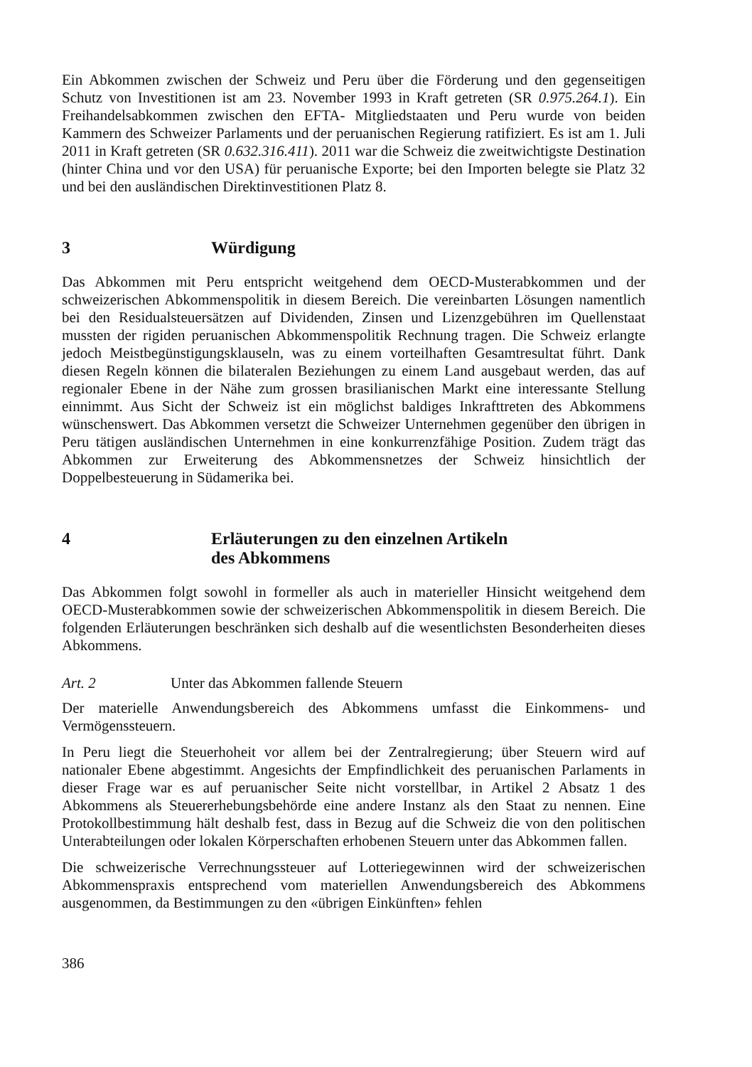Ein Abkommen zwischen der Schweiz und Peru über die Förderung und den gegenseitigen Schutz von Investitionen ist am 23. November 1993 in Kraft getreten (SR 0.975.264.1). Ein Freihandelsabkommen zwischen den EFTA- Mitgliedstaaten und Peru wurde von beiden Kammern des Schweizer Parlaments und der peruanischen Regierung ratifiziert. Es ist am 1. Juli 2011 in Kraft getreten (SR 0.632.316.411). 2011 war die Schweiz die zweitwichtigste Destination (hinter China und vor den USA) für peruanische Exporte; bei den Importen belegte sie Platz 32 und bei den ausländischen Direktinvestitionen Platz 8.
3 Würdigung
Das Abkommen mit Peru entspricht weitgehend dem OECD-Musterabkommen und der schweizerischen Abkommenspolitik in diesem Bereich. Die vereinbarten Lösungen namentlich bei den Residualsteuersätzen auf Dividenden, Zinsen und Lizenzgebühren im Quellenstaat mussten der rigiden peruanischen Abkommenspolitik Rechnung tragen. Die Schweiz erlangte jedoch Meistbegünstigungsklauseln, was zu einem vorteilhaften Gesamtresultat führt. Dank diesen Regeln können die bilateralen Beziehungen zu einem Land ausgebaut werden, das auf regionaler Ebene in der Nähe zum grossen brasilianischen Markt eine interessante Stellung einnimmt. Aus Sicht der Schweiz ist ein möglichst baldiges Inkrafttreten des Abkommens wünschenswert. Das Abkommen versetzt die Schweizer Unternehmen gegenüber den übrigen in Peru tätigen ausländischen Unternehmen in eine konkurrenzfähige Position. Zudem trägt das Abkommen zur Erweiterung des Abkommensnetzes der Schweiz hinsichtlich der Doppelbesteuerung in Südamerika bei.
4 Erläuterungen zu den einzelnen Artikeln
des Abkommens
Das Abkommen folgt sowohl in formeller als auch in materieller Hinsicht weitgehend dem OECD-Musterabkommen sowie der schweizerischen Abkommenspolitik in diesem Bereich. Die folgenden Erläuterungen beschränken sich deshalb auf die wesentlichsten Besonderheiten dieses Abkommens.
Art. 2 Unter das Abkommen fallende Steuern
Der materielle Anwendungsbereich des Abkommens umfasst die Einkommens- und Vermögenssteuern.
In Peru liegt die Steuerhoheit vor allem bei der Zentralregierung; über Steuern wird auf nationaler Ebene abgestimmt. Angesichts der Empfindlichkeit des peruanischen Parlaments in dieser Frage war es auf peruanischer Seite nicht vorstellbar, in Artikel 2 Absatz 1 des Abkommens als Steuererhebungsbehörde eine andere Instanz als den Staat zu nennen. Eine Protokollbestimmung hält deshalb fest, dass in Bezug auf die Schweiz die von den politischen Unterabteilungen oder lokalen Körperschaften erhobenen Steuern unter das Abkommen fallen.
Die schweizerische Verrechnungssteuer auf Lotteriegewinnen wird der schweizerischen Abkommenspraxis entsprechend vom materiellen Anwendungsbereich des Abkommens ausgenommen, da Bestimmungen zu den «übrigen Einkünften» fehlen
386